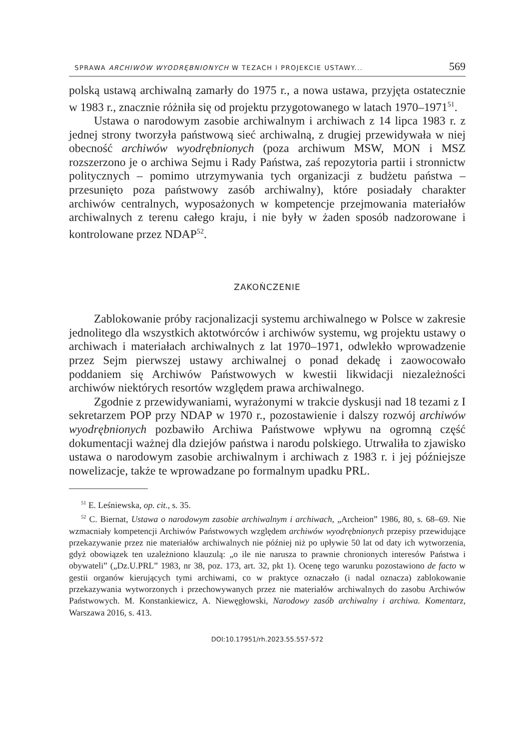SPRAWA ARCHIWÓW WYODRĘBNIONYCH W TEZACH I PROJEKCIE USTAWY... 569
polską ustawą archiwalną zamarły do 1975 r., a nowa ustawa, przyjęta ostatecznie w 1983 r., znacznie różniła się od projektu przygotowanego w latach 1970–1971<sup>51</sup>.
Ustawa o narodowym zasobie archiwalnym i archiwach z 14 lipca 1983 r. z jednej strony tworzyła państwową sieć archiwalną, z drugiej przewidywała w niej obecność archiwów wyodrębnionych (poza archiwum MSW, MON i MSZ rozszerzono je o archiwa Sejmu i Rady Państwa, zaś repozytoria partii i stronnictw politycznych – pomimo utrzymywania tych organizacji z budżetu państwa – przesunięto poza państwowy zasób archiwalny), które posiadały charakter archiwów centralnych, wyposażonych w kompetencje przejmowania materiałów archiwalnych z terenu całego kraju, i nie były w żaden sposób nadzorowane i kontrolowane przez NDAP<sup>52</sup>.
ZAKOŃCZENIE
Zablokowanie próby racjonalizacji systemu archiwalnego w Polsce w zakresie jednolitego dla wszystkich aktotwórców i archiwów systemu, wg projektu ustawy o archiwach i materiałach archiwalnych z lat 1970–1971, odwlekło wprowadzenie przez Sejm pierwszej ustawy archiwalnej o ponad dekadę i zaowocowało poddaniem się Archiwów Państwowych w kwestii likwidacji niezależności archiwów niektórych resortów względem prawa archiwalnego.
Zgodnie z przewidywaniami, wyrażonymi w trakcie dyskusji nad 18 tezami z I sekretarzem POP przy NDAP w 1970 r., pozostawienie i dalszy rozwój archiwów wyodrębnionych pozbawiło Archiwa Państwowe wpływu na ogromną część dokumentacji ważnej dla dziejów państwa i narodu polskiego. Utrwaliła to zjawisko ustawa o narodowym zasobie archiwalnym i archiwach z 1983 r. i jej późniejsze nowelizacje, także te wprowadzane po formalnym upadku PRL.
<sup>51</sup> E. Leśniewska, op. cit., s. 35.
<sup>52</sup> C. Biernat, Ustawa o narodowym zasobie archiwalnym i archiwach, „Archeion” 1986, 80, s. 68–69. Nie wzmacniały kompetencji Archiwów Państwowych względem archiwów wyodrębnionych przepisy przewidujące przekazywanie przez nie materiałów archiwalnych nie później niż po upływie 50 lat od daty ich wytworzenia, gdyż obowiązek ten uzależniono klauzulą: „o ile nie narusza to prawnie chronionych interesów Państwa i obywateli” („Dz.U.PRL” 1983, nr 38, poz. 173, art. 32, pkt 1). Ocenę tego warunku pozostawiono de facto w gestii organów kierujących tymi archiwami, co w praktyce oznaczało (i nadal oznacza) zablokowanie przekazywania wytworzonych i przechowywanych przez nie materiałów archiwalnych do zasobu Archiwów Państwowych. M. Konstankiewicz, A. Niewęgłowski, Narodowy zasób archiwalny i archiwa. Komentarz, Warszawa 2016, s. 413.
DOI:10.17951/rh.2023.55.557-572